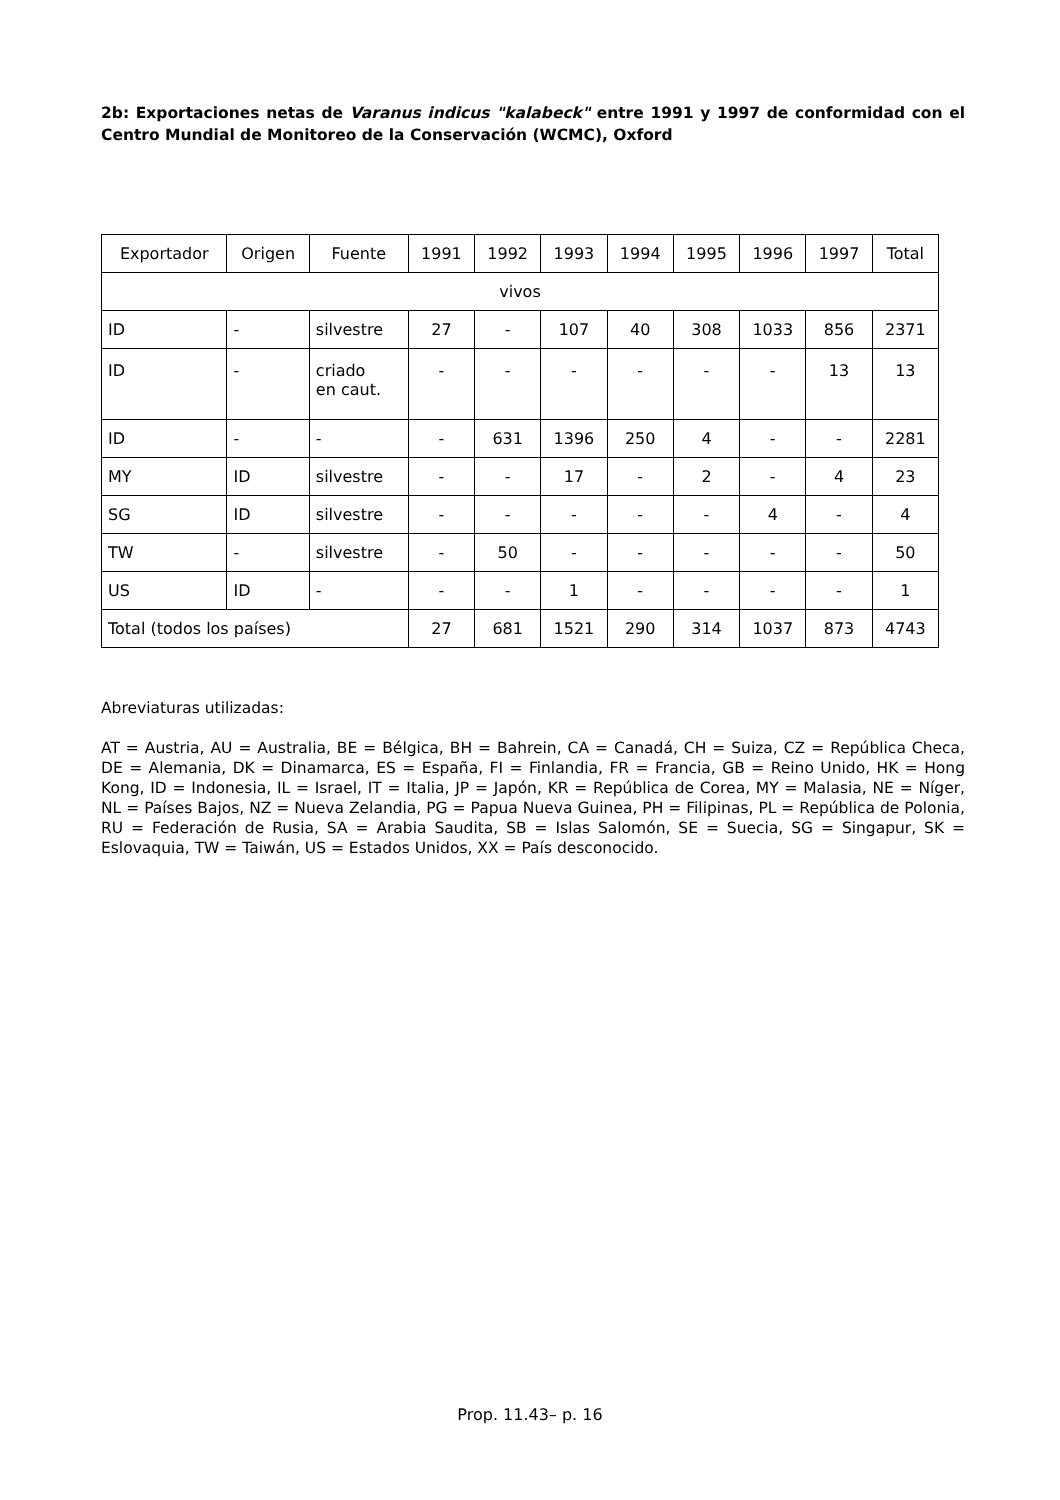2b: Exportaciones netas de Varanus indicus "kalabeck" entre 1991 y 1997 de conformidad con el Centro Mundial de Monitoreo de la Conservación (WCMC), Oxford
| Exportador | Origen | Fuente | 1991 | 1992 | 1993 | 1994 | 1995 | 1996 | 1997 | Total |
| --- | --- | --- | --- | --- | --- | --- | --- | --- | --- | --- |
| vivos | | | | | | | | | | |
| ID | - | silvestre | 27 | - | 107 | 40 | 308 | 1033 | 856 | 2371 |
| ID | - | criado en caut. | - | - | - | - | - | - | 13 | 13 |
| ID | - | - | - | 631 | 1396 | 250 | 4 | - | - | 2281 |
| MY | ID | silvestre | - | - | 17 | - | 2 | - | 4 | 23 |
| SG | ID | silvestre | - | - | - | - | - | 4 | - | 4 |
| TW | - | silvestre | - | 50 | - | - | - | - | - | 50 |
| US | ID | - | - | - | 1 | - | - | - | - | 1 |
| Total (todos los países) | | | 27 | 681 | 1521 | 290 | 314 | 1037 | 873 | 4743 |
Abreviaturas utilizadas:
AT = Austria, AU = Australia, BE = Bélgica, BH = Bahrein, CA = Canadá, CH = Suiza, CZ = República Checa, DE = Alemania, DK = Dinamarca, ES = España, FI = Finlandia, FR = Francia, GB = Reino Unido, HK = Hong Kong, ID = Indonesia, IL = Israel, IT = Italia, JP = Japón, KR = República de Corea, MY = Malasia, NE = Níger, NL = Países Bajos, NZ = Nueva Zelandia, PG = Papua Nueva Guinea, PH = Filipinas, PL = República de Polonia, RU = Federación de Rusia, SA = Arabia Saudita, SB = Islas Salomón, SE = Suecia, SG = Singapur, SK = Eslovaquia, TW = Taiwán, US = Estados Unidos, XX = País desconocido.
Prop. 11.43– p. 16